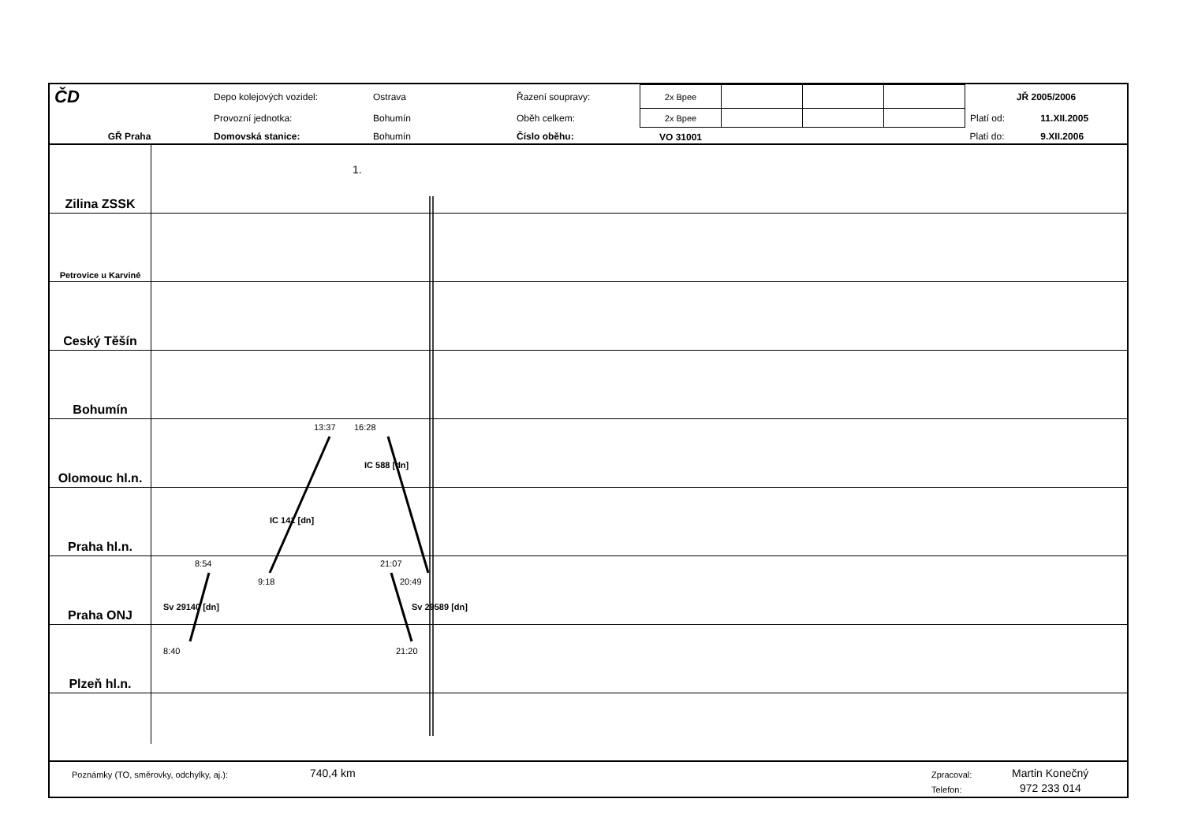| ČD | Depo kolejových vozidel: | Ostrava | Řazení soupravy: | 2x Bpee | | | | JŘ 2005/2006 | |
| | Provozní jednotka: | Bohumín | Oběh celkem: | 2x Bpee | | | | Platí od: | 11.XII.2005 |
| GŘ Praha | Domovská stanice: | Bohumín | Číslo oběhu: | VO 31001 | | | | Platí do: | 9.XII.2006 |
Zilina ZSSK
Petrovice u Karviné
Ceský Těšín
Bohumín
Olomouc hl.n.
Praha hl.n.
Praha ONJ
Plzeň hl.n.
1.
13:37 16:28
8:54 21:07
9:18 20:49
8:40 21:20
IC 588 [dn]
IC 141 [dn]
Sv 29140 [dn] Sv 29589 [dn]
Poznámky (TO, směrovky, odchylky, aj.): 740,4 km Zpracoval: Martin Konečný
Telefon: 972 233 014